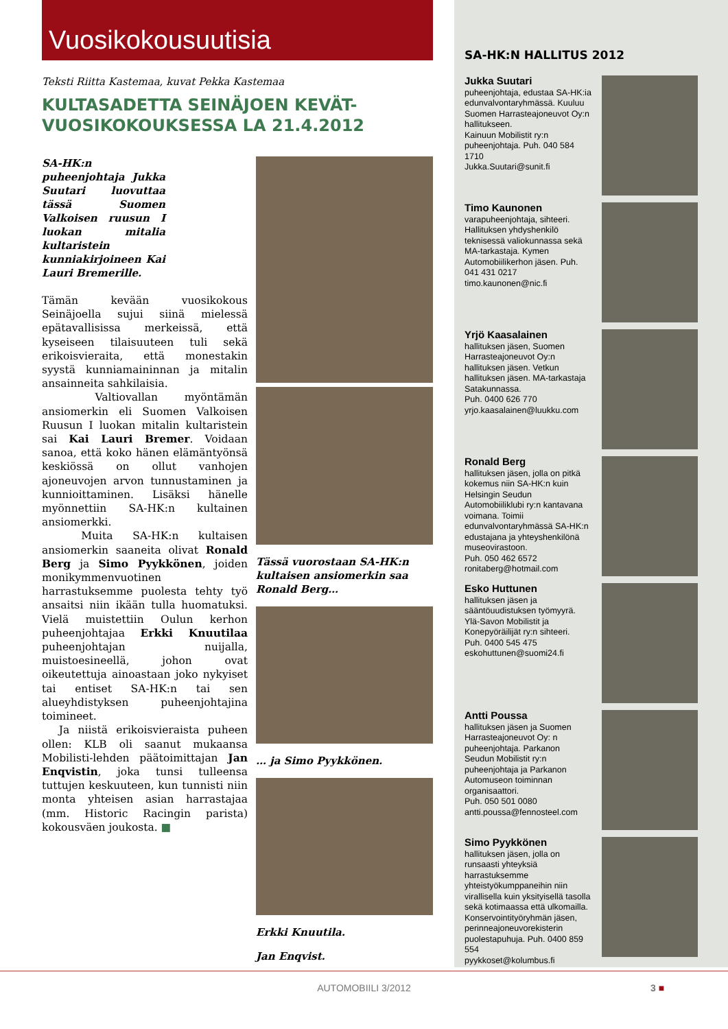Vuosikokousuutisia
Teksti Riitta Kastemaa, kuvat Pekka Kastemaa
KULTASADETTA SEINÄJOEN KEVÄT-
VUOSIKOKOUKSESSA LA 21.4.2012
SA-HK:n puheenjohtaja Jukka Suutari luovuttaa tässä Suomen Valkoisen ruusun I luokan mitalia kultaristein kunniakirjoineen Kai Lauri Bremerille.
Tämän kevään vuosikokous Seinäjoella sujui siinä mielessä epätavallisissa merkeissä, että kyseiseen tilaisuuteen tuli sekä erikoisvieraita, että monestakin syystä kunniamaininnan ja mitalin ansainneita sahkilaisia.
Valtiovallan myöntämän ansiomerkin eli Suomen Valkoisen Ruusun I luokan mitalin kultaristein sai Kai Lauri Bremer. Voidaan sanoa, että koko hänen elämäntyönsä keskiössä on ollut vanhojen ajoneuvojen arvon tunnustaminen ja kunnioittaminen. Lisäksi hänelle myönnettiin SA-HK:n kultainen ansiomerkki.
Muita SA-HK:n kultaisen ansiomerkin saaneita olivat Ronald Berg ja Simo Pyykkönen, joiden monikymmenvuotinen harrastuksemme puolesta tehty työ ansaitsi niin ikään tulla huomatuksi. Vielä muistettiin Oulun kerhon puheenjohtajaa Erkki Knuutilaa puheenjohtajan nuijalla, muistoesineellä, johon ovat oikeutettuja ainoastaan joko nykyiset tai entiset SA-HK:n tai sen alueyhdistyksen puheenjohtajina toimineet.
Ja niistä erikoisvieraista puheen ollen: KLB oli saanut mukaansa Mobilisti-lehden päätoimittajan Jan Enqvistin, joka tunsi tulleensa tuttujen keskuuteen, kun tunnisti niin monta yhteisen asian harrastajaa (mm. Historic Racingin parista) kokousväen joukosta. ■
Tässä vuorostaan SA-HK:n kultaisen ansiomerkin saa Ronald Berg…
… ja Simo Pyykkönen.
Erkki Knuutila.
Jan Enqvist.
SA-HK:N HALLITUS 2012
Jukka Suutari
puheenjohtaja, edustaa SA-HK:ia edunvalvontaryhmässä. Kuuluu Suomen Harrasteajoneuvot Oy:n hallitukseen.
Kainuun Mobilistit ry:n puheenjohtaja. Puh. 040 584 1710
Jukka.Suutari@sunit.fi
Timo Kaunonen
varapuheenjohtaja, sihteeri. Hallituksen yhdyshenkilö teknisessä valiokunnassa sekä MA-tarkastaja. Kymen Automobiilikerhon jäsen. Puh. 041 431 0217
timo.kaunonen@nic.fi
Yrjö Kaasalainen
hallituksen jäsen, Suomen Harrasteajoneuvot Oy:n hallituksen jäsen. Vetkun hallituksen jäsen. MA-tarkastaja Satakunnassa.
Puh. 0400 626 770
yrjo.kaasalainen@luukku.com
Ronald Berg
hallituksen jäsen, jolla on pitkä kokemus niin SA-HK:n kuin Helsingin Seudun Automobiiliklubi ry:n kantavana voimana. Toimii edunvalvontaryhmässä SA-HK:n edustajana ja yhteyshenkilönä museovirastoon.
Puh. 050 462 6572
ronitaberg@hotmail.com
Esko Huttunen
hallituksen jäsen ja sääntöuudistuksen työmyyrä.
Ylä-Savon Mobilistit ja Konepyöräilijät ry:n sihteeri.
Puh. 0400 545 475
eskohuttunen@suomi24.fi
Antti Poussa
hallituksen jäsen ja Suomen Harrasteajoneuvot Oy: n puheenjohtaja. Parkanon Seudun Mobilistit ry:n puheenjohtaja ja Parkanon Automuseon toiminnan organisaattori.
Puh. 050 501 0080
antti.poussa@fennosteel.com
Simo Pyykkönen
hallituksen jäsen, jolla on runsaasti yhteyksiä harrastuksemme yhteistyökumppaneihin niin virallisella kuin yksityisellä tasolla sekä kotimaassa että ulkomailla. Konservointityöryhmän jäsen, perinneajoneuvorekisterin puolestapuhuja. Puh. 0400 859 554
pyykkoset@kolumbus.fi
AUTOMOBIILI 3/2012 3 ■